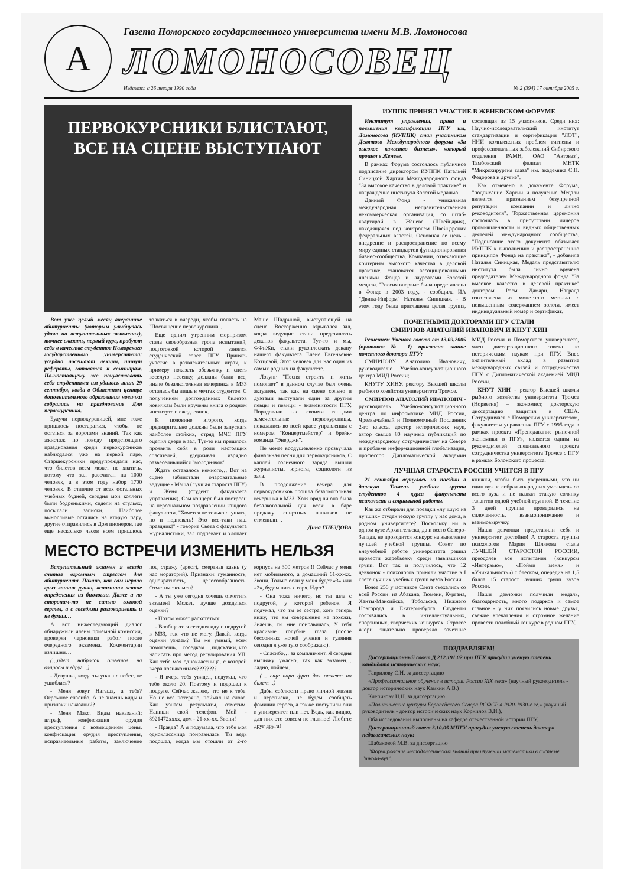А
Газета Поморского государственного университета имени М.В. Ломоносова
ЛОМОНОСОВЕЦ
Издается с 26 января 1990 года № 2 (394) 17 октября 2005 г.
ПЕРВОКУРСНИКИ БЛИСТАЮТ,
ВСЕ НА СЦЕНЕ ВЫСТУПАЮТ
Вот уже целый месяц вчерашние абитуриенты (которым улыбнулась удача на вступительных экзаменах), точнее сказать, первый курс, пробуют себя в качестве студентов Поморского государственного университета: усердно посещают лекции, пишут рефераты, готовятся к семинарам. По-настоящему же почувствовать себя студентами им удалось лишь 29 сентября, когда в Областном центре дополнительного образования новички собрались на празднование Дня первокурсника.
Будучи первокурсницей, мне тоже пришлось постараться, чтобы не остаться за воротами знаний. Так как ажиотаж по поводу предстоящего празднования среди первокурсников наблюдался уже на первой паре. Старшекурсники предупреждали нас, что билетов всем может не хватить, потому что зал рассчитан на 1000 человек, а в этом году набор 1700 человек. В отличие от всех остальных учебных будней, сегодня мои коллеги были бодренькими, сидели на стульях, посылали записки. Наиболее выносливые остались на вторую пару, другие отправились в Дом пионеров, где еще несколько часов всем пришлось толкаться в очереди, чтобы попасть на "Посвящение первокурсника".
Еще одним утренним сюрпризом стала своеобразная тропа испытаний, подготовкой которой занялся студенческий совет ПГУ. Принять участие в развлекательных играх, к примеру показать обезьянку и спеть веселую песенку, должны были все, иначе безалкогольная вечеринка в МЗЗ осталась бы лишь в мечтах студентов. С получением долгожданных билетов новичкам были вручены книга о родном институте и ежедневник.
К половине второго, когда предварительно должны были запускать наиболее стойких, отряд МЧС ПГУ оцепил двери в зал. Тут-то им пришлось проявить себя в роли настоящих спасателей, удерживая изрядно развеселившийся "молоднячок".
Ждать оставалось немного… Вот на сцене заблистали очаровательные ведущие - Маша (лучшая староста ПГУ) и Женя (студент факультета управления). Сам концерт был построен на персональном поздравлении каждого факультета. "Хочется не только слушать, но и подпевать! Это все-таки наш праздник!" - говорит Света с факультета журналистики, зал подпевает и хлопает Маше Шадриной, выступающей на сцене. Восторженно взрывался зал, когда ведущие стали представлять деканов факультета. Тут-то и мы, ФФиЖи, стали рукоплескать декану нашего факультета Елене Евгеньевне Котцовой. Этот человек для нас один из самых родных на факультете.
Лозунг "Песня строить и жить помогает" в данном случае был очень актуален, так как на сцене сольно и дуэтами выступали один за другим певцы и певицы - знаменитости ПГУ. Порадовали нас своими танцами замечательные первокурсницы, показались во всей красе управленцы с номером "Концертмейстер" и брейк-команда "Энерджи".
Не менее воодушевленно прозвучала финальная песня для первокурсников. С каплей солнечного заряда вышли журналисты, юристы, социологи из зала.
В продолжение вечера для первокурсников прошла безалкогольная вечеринка в МЗЗ. Хотя вряд ли она была безалкогольной для всех: в баре продажу спиртных напитков не отменили…
Дина ГНЕЗДОВА
МЕСТО ВСТРЕЧИ ИЗМЕНИТЬ НЕЛЬЗЯ
Вступительный экзамен я всегда считал огромным стрессом для абитуриента. Помню, как сам нервно грыз кончик ручки, вспоминая всякие определения из биологии. Даже и по сторонам-то не сильно головой вертел, а с соседями разговаривать и не думал…
А вот нижеследующий диалог обнаружили члены приемной комиссии, проверяя черновики работ после очередного экзамена. Комментарии излишни…
(…идет набросок ответов на вопросы и вдруг…)
- Девушка, когда ты упала с небес, не ушиблась?
- Меня зовут Наташа, а тебя? Огромное спасибо. А не знаешь виды и признаки наказаний?
- Меня Макс. Виды наказаний: штраф, конфискация орудия преступления с возмещением цены, конфискация орудия преступления, исправительные работы, заключение под стражу (арест), смертная казнь (у нас мораторий). Признаки: гуманность, однократность, целесообразность. Отметим экзамен?
- А ты уже сегодня хочешь отметить экзамен? Может, лучше дождаться оценки?
- Потом может расхотеться.
- Вообще-то я сегодня иду с подругой в МЗЗ, так что не могу. Давай, когда оценки узнаем? Ты же умный, всем помогаешь… соседкам …подсказки, что написать про метод регулирования УП. Как тебе моя одноклассница, с которой вчера познакомился????????
- Я вчера тебя увидел, подумал, что тебе около 20. Поэтому и подошел к подруге. Сейчас жалею, что не к тебе. Но не все потеряно, поймал на слове. Как узнаем результаты, отметим. Напиши свой телефон. Мой - 8921472хххх, дом - 21-хх-хх. Звони!
- Правда? А я подумала, что тебе моя одноклассница понравилась. Ты ведь подошел, когда мы отошли от 2-го корпуса на 300 метров!!! Сейчас у меня нет мобильного, а домашний 61-хх-хх. Звони. Только если у меня будет «3» или «2», будем пить с горя. Идет?
- Она тоже ничего, но ты шла с подругой, у которой ребенок. Я подумал, что ты ее сестра, хоть теперь вижу, что вы совершенно не похожи. Знаешь, ты мне понравилась. У тебя красивые голубые глаза (после бессонных ночей учения и гуляния сегодня я уже туго соображаю).
- Спасибо… за комплимент. Я сегодня выгляжу ужасно, так как экзамен… ладно, пойдем.
(… еще пара фраз для ответа на билет…)
Дабы соблюсти право личной жизни и переписки, не будем сообщать фамилии героев, а также поступили они в университет или нет. Ведь, как видно, для них это совсем не главное! Любите друг друга!
ИУППК ПРИНЯЛ УЧАСТИЕ В ЖЕНЕВСКОМ ФОРУМЕ
Институт управления, права и повышения квалификации ПГУ им. Ломоносова (ИУППК) стал участником Девятого Международного форума «За высокое качество бизнеса», который прошел в Женеве.
В рамках Форума состоялось публичное подписание директором ИУППК Натальей Синицкой Хартии Международного фонда "За высокое качество в деловой практике" и награждение института Золотой медалью.
Данный Фонд - уникальная международная неправительственная некоммерческая организация, со штаб-квартирой в Женеве (Швейцария), находящаяся под контролем Швейцарских федеральных властей. Основная ее цель - внедрение и распространение по всему миру единых стандартов функционирования бизнес-сообщества. Компании, отвечающие критериям высокого качества в деловой практике, становятся ассоциированными членами Фонда и лауреатами Золотой медали. "Россия впервые была представлена в Фонде в 2003 году, - сообщила ИА "Двина-Информ" Наталья Синицкая. - В этом году была приглашена целая группа, состоящая из 15 участников. Среди них: Научно-исследовательский институт стандартизации и сертификации "ЛОТ", НИИ комплексных проблем гигиены и профессиональных заболеваний Сибирского отделения РАМН, ОАО "Автоваз", Тамбовский филиал МНТК "Микрохирургия глаза" им. академика С.Н. Федорова и другие".
Как отмечено в документе Форума, "подписание Хартии и получение Медали является признанием безупречной репутации компании и лично руководителя". Торжественная церемония состоялась в присутствии лидеров промышленности и видных общественных деятелей международного сообщества. "Подписание этого документа обязывает ИУППК к выполнению и распространению принципов Фонда на практике", - добавила Наталья Синицкая. Медаль представителю института была лично вручена председателем Международного фонда "За высокое качество в деловой практике" доктором Роем Дамари. Награда изготовлена из монетного металла с повышенным содержанием золота, имеет индивидуальный номер и сертификат.
ПОЧЕТНЫМИ ДОКТОРАМИ ПГУ СТАЛИ
СМИРНОВ АНАТОЛИЙ ИВАНОВИЧ И КНУТ ХИН
Решением Ученого совета от 13.09.2005 (протокол № 1) присвоено звание почетного доктора ПГУ:
СМИРНОВУ Анатолию Ивановичу, руководителю Учебно-консультационного центра МИД России;
КНУТУ ХИНУ, ректору Высшей школы рыбного хозяйства университета Тромсе.
СМИРНОВ АНАТОЛИЙ ИВАНОВИЧ - руководитель Учебно-консультационного центра по информатике МИД России, Чрезвычайный и Полномочный Посланник 2-го класса, доктор исторических наук, автор свыше 80 научных публикаций по международному сотрудничеству на Севере и проблеме информационной глобализации, профессор Дипломатической академии МИД России и Поморского университета, член диссертационного совета по историческим наукам при ПГУ. Внес значительный вклад в развитие международных связей и сотрудничества ПГУ с Дипломатической академией МИД России.
КНУТ ХИН - ректор Высшей школы рыбного хозяйства университета Тромсе (Норвегия) – экономист, докторскую диссертацию защитил в США. Сотрудничает с Поморским университетом, факультетом управления ПГУ с 1995 года в рамках проекта «Преподавание рыночной экономики в ПГУ», является одним из руководителей специального проекта сотрудничества университета Тромсе с ПГУ в рамках Болонского процесса.
ЛУЧШАЯ СТАРОСТА РОССИИ УЧИТСЯ В ПГУ
21 сентября вернулась из поездки в далекую Тюмень учебная группа студентов 4 курса факультета психологии и социальной работы.
Как же отбирали для поездки «лучшую из лучших» студенческую группу у нас дома, в родном университете? Поскольку ни в одном вузе Архангельска, да и всего Северо-Запада, не проводится конкурс на выявление лучшей учебной группы, Совет по внеучебной работе университета решил провести жеребьевку среди заявившихся групп. Вот так и получилось, что 12 девчонок - психологов приняли участие в I слете лучших учебных групп вузов России.
Более 250 участников Слета съехались со всей России: из Абакана, Тюмени, Кургана, Ханты-Мансийска, Тобольска, Нижнего Новгорода и Екатеринбурга. Студенты состязались в интеллектуальных, спортивных, творческих конкурсах. Строгое жюри тщательно проверяло зачетные книжки, чтобы быть уверенными, что ни один вуз не собрал «народных умельцев» со всего вуза и не назвал этакую солянку талантов одной учебной группой. В течение 3 дней группы проверялись на сплоченность, взаимопонимание и взаимовыручку.
Наши девчонки представили себя и университет достойно! А староста группы психологов Мария Шлякова стала ЛУЧШЕЙ СТАРОСТОЙ РОССИИ, преодолев все испытания (конкурсы «Интервью», «Пойми меня» и «Уникальность») с блеском, опередив на 1,5 балла 15 старост лучших групп вузов России.
Наши девчонки получили медаль, благодарность, много подарков и самое главное - у них появились новые друзья, свежие впечатления и огромное желание провести подобный конкурс в родном ПГУ.
ПОЗДРАВЛЯЕМ!
Диссертационный совет Д 212.191.02 при ПГУ присудил ученую степень кандидата исторических наук:
Гаврилову С.Н. за диссертацию
«Профессиональное обучение в истории России XIX века» (научный руководитель - доктор исторических наук Камкин А.В.)
Клепикову Н.Н. за диссертацию
«Политические цензуры Европейского Севера РСФСР в 1920-1930-е гг.» (научный руководитель - доктор исторических наук Корнилов В.И.).
Оба исследования выполнены на кафедре отечественной истории ПГУ.
Диссертационный совет 3.10.05 МПГУ присудил ученую степень доктора педагогических наук:
Шабановой М.В. за диссертацию
"Формирование методологических знаний при изучении математики в системе "школа-вуз".